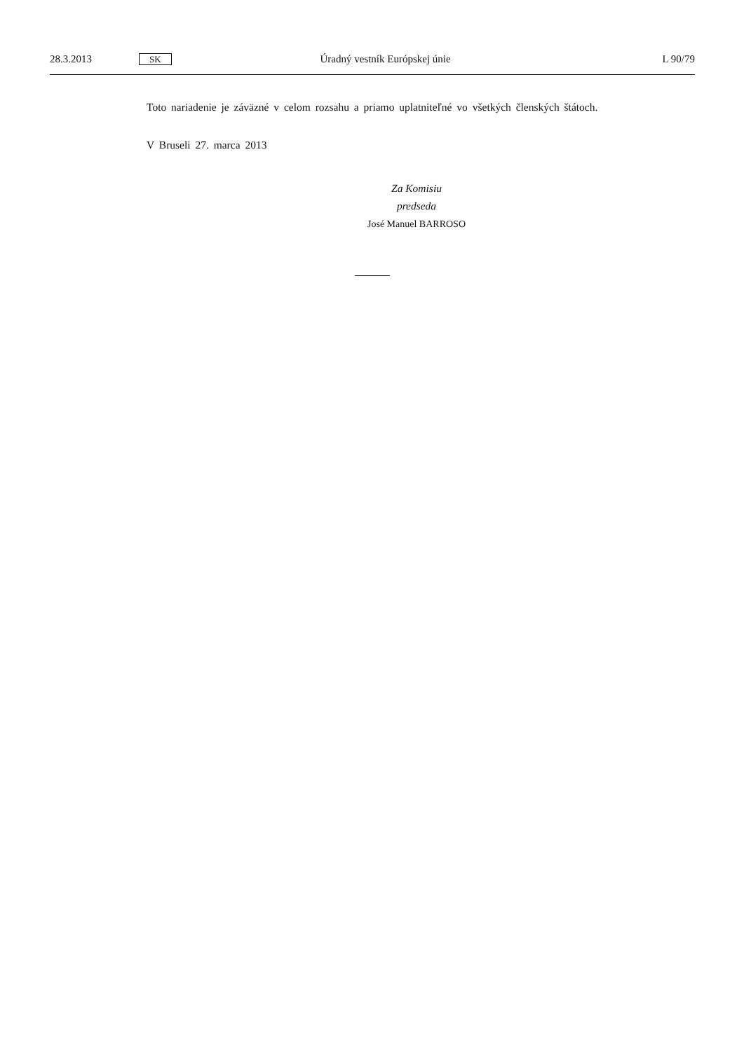28.3.2013 SK Úradný vestník Európskej únie L 90/79
Toto nariadenie je záväzné v celom rozsahu a priamo uplatniteľné vo všetkých členských štátoch.
V Bruseli 27. marca 2013
Za Komisiu
predseda
José Manuel BARROSO